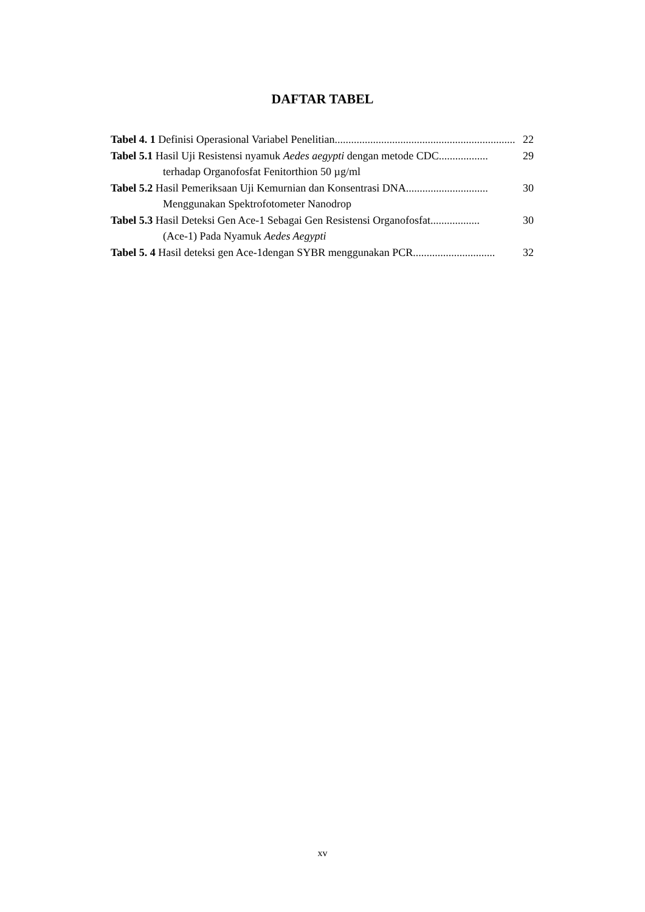DAFTAR TABEL
Tabel 4. 1 Definisi Operasional Variabel Penelitian.................................................................. 22
Tabel 5.1 Hasil Uji Resistensi nyamuk Aedes aegypti dengan metode CDC.................. 29
terhadap Organofosfat Fenitorthion 50 µg/ml
Tabel 5.2 Hasil Pemeriksaan Uji Kemurnian dan Konsentrasi DNA .............................. 30
Menggunakan Spektrofotometer Nanodrop
Tabel 5.3 Hasil Deteksi Gen Ace-1 Sebagai Gen Resistensi Organofosfat .................. 30
(Ace-1) Pada Nyamuk Aedes Aegypti
Tabel 5. 4 Hasil deteksi gen Ace-1dengan SYBR menggunakan PCR.............................. 32
xv